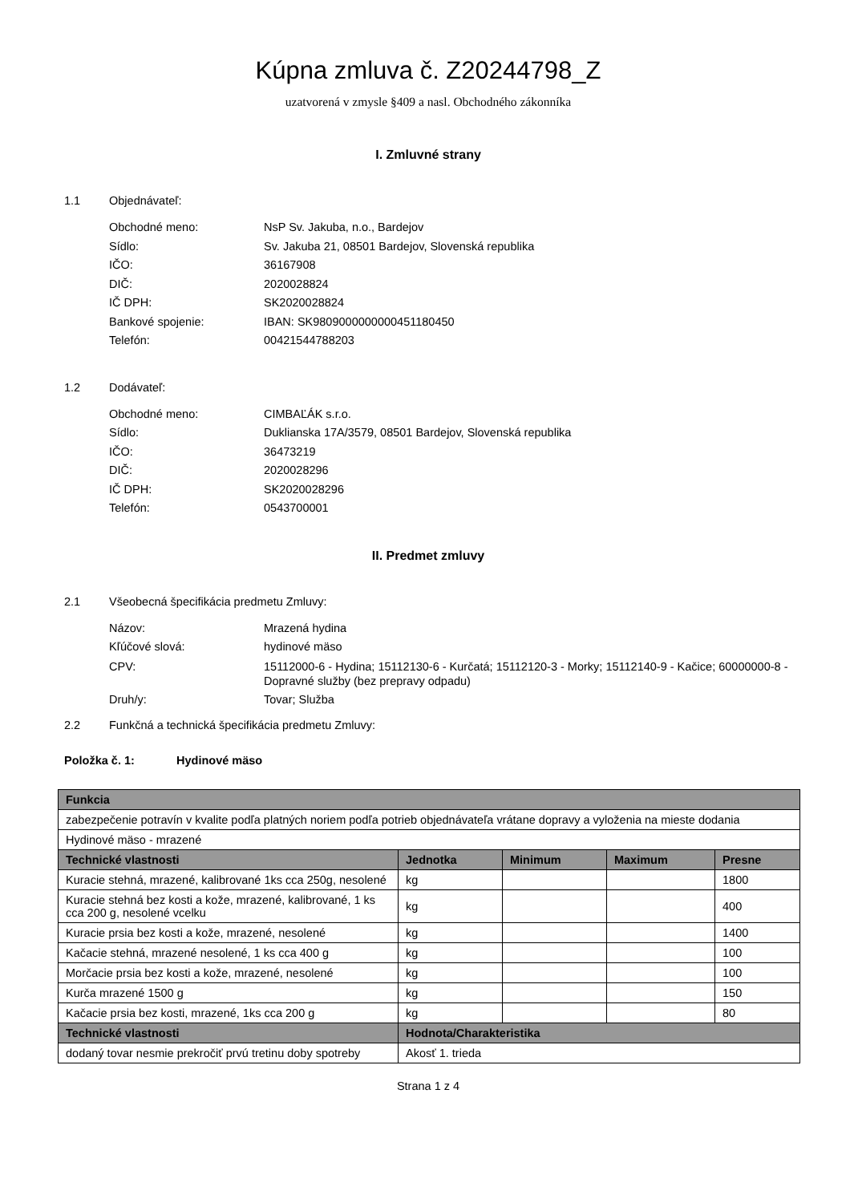Kúpna zmluva č. Z20244798_Z
uzatvorená v zmysle §409 a nasl. Obchodného zákonníka
I. Zmluvné strany
1.1 Objednávateľ:
Obchodné meno: NsP Sv. Jakuba, n.o., Bardejov
Sídlo: Sv. Jakuba 21, 08501 Bardejov, Slovenská republika
IČO: 36167908
DIČ: 2020028824
IČ DPH: SK2020028824
Bankové spojenie: IBAN: SK9809000000000451180450
Telefón: 00421544788203
1.2 Dodávateľ:
Obchodné meno: CIMBAĽÁK s.r.o.
Sídlo: Duklianska 17A/3579, 08501 Bardejov, Slovenská republika
IČO: 36473219
DIČ: 2020028296
IČ DPH: SK2020028296
Telefón: 0543700001
II. Predmet zmluvy
2.1 Všeobecná špecifikácia predmetu Zmluvy:
Názov: Mrazená hydina
Kľúčové slová: hydinové mäso
CPV: 15112000-6 - Hydina; 15112130-6 - Kurčatá; 15112120-3 - Morky; 15112140-9 - Kačice; 60000000-8 - Dopravné služby (bez prepravy odpadu)
Druh/y: Tovar; Služba
2.2 Funkčná a technická špecifikácia predmetu Zmluvy:
Položka č. 1: Hydinové mäso
| Funkcia | | | | |
| --- | --- | --- | --- | --- |
| zabezpečenie potravín v kvalite podľa platných noriem podľa potrieb objednávateľa vrátane dopravy a vyloženia na mieste dodania | | | | |
| Hydinové mäso - mrazené | | | | |
| Technické vlastnosti | Jednotka | Minimum | Maximum | Presne |
| Kuracie stehná, mrazené, kalibrované 1ks cca 250g, nesolené | kg | | | 1800 |
| Kuracie stehná bez kosti a kože, mrazené, kalibrované, 1 ks cca 200 g, nesolené vcelku | kg | | | 400 |
| Kuracie prsia bez kosti a kože, mrazené, nesolené | kg | | | 1400 |
| Kačacie stehná, mrazené nesolené, 1 ks cca 400 g | kg | | | 100 |
| Morčacie prsia bez kosti a kože, mrazené, nesolené | kg | | | 100 |
| Kurča mrazené 1500 g | kg | | | 150 |
| Kačacie prsia bez kosti, mrazené, 1ks cca 200 g | kg | | | 80 |
| Technické vlastnosti | Hodnota/Charakteristika | | | |
| dodaný tovar nesmie prekročiť prvú tretinu doby spotreby | Akosť 1. trieda | | | |
Strana 1 z 4